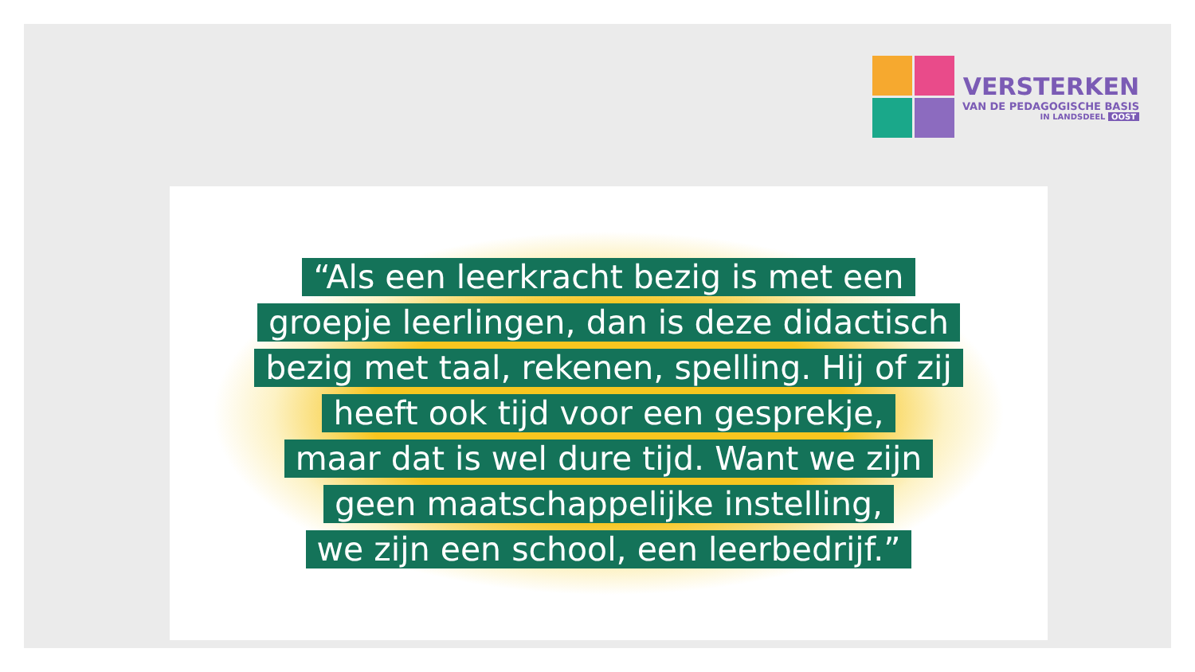VERSTERKEN
VAN DE PEDAGOGISCHE BASIS
IN LANDSDEEL OOST
“Als een leerkracht bezig is met een
groepje leerlingen, dan is deze didactisch
bezig met taal, rekenen, spelling. Hij of zij
heeft ook tijd voor een gesprekje,
maar dat is wel dure tijd. Want we zijn
geen maatschappelijke instelling,
we zijn een school, een leerbedrijf.”